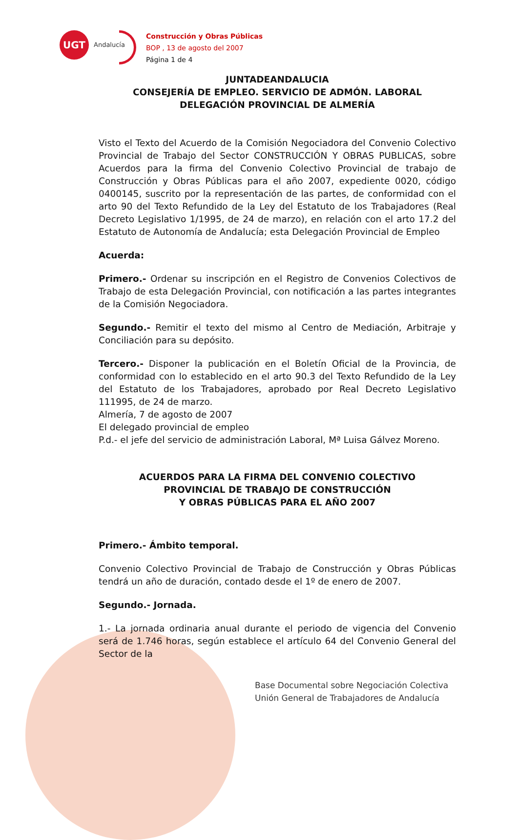UGT
Andalucía
Construcción y Obras Públicas
BOP , 13 de agosto del 2007
Página 1 de 4
JUNTADEANDALUCIA
CONSEJERÍA DE EMPLEO. SERVICIO DE ADMÓN. LABORAL
DELEGACIÓN PROVINCIAL DE ALMERÍA
Visto el Texto del Acuerdo de la Comisión Negociadora del Convenio Colectivo Provincial de Trabajo del Sector CONSTRUCCIÓN Y OBRAS PUBLICAS, sobre Acuerdos para la firma del Convenio Colectivo Provincial de trabajo de Construcción y Obras Públicas para el año 2007, expediente 0020, código 0400145, suscrito por la representación de las partes, de conformidad con el arto 90 del Texto Refundido de la Ley del Estatuto de los Trabajadores (Real Decreto Legislativo 1/1995, de 24 de marzo), en relación con el arto 17.2 del Estatuto de Autonomía de Andalucía; esta Delegación Provincial de Empleo
Acuerda:
Primero.- Ordenar su inscripción en el Registro de Convenios Colectivos de Trabajo de esta Delegación Provincial, con notificación a las partes integrantes de la Comisión Negociadora.
Segundo.- Remitir el texto del mismo al Centro de Mediación, Arbitraje y Conciliación para su depósito.
Tercero.- Disponer la publicación en el Boletín Oficial de la Provincia, de conformidad con lo establecido en el arto 90.3 del Texto Refundido de la Ley del Estatuto de los Trabajadores, aprobado por Real Decreto Legislativo 111995, de 24 de marzo.
Almería, 7 de agosto de 2007
El delegado provincial de empleo
P.d.- el jefe del servicio de administración Laboral, Mª Luisa Gálvez Moreno.
ACUERDOS PARA LA FIRMA DEL CONVENIO COLECTIVO
PROVINCIAL DE TRABAJO DE CONSTRUCCIÓN
Y OBRAS PÚBLICAS PARA EL AÑO 2007
Primero.- Ámbito temporal.
Convenio Colectivo Provincial de Trabajo de Construcción y Obras Públicas tendrá un año de duración, contado desde el 1º de enero de 2007.
Segundo.- Jornada.
1.- La jornada ordinaria anual durante el periodo de vigencia del Convenio será de 1.746 horas, según establece el artículo 64 del Convenio General del Sector de la
Base Documental sobre Negociación Colectiva
Unión General de Trabajadores de Andalucía